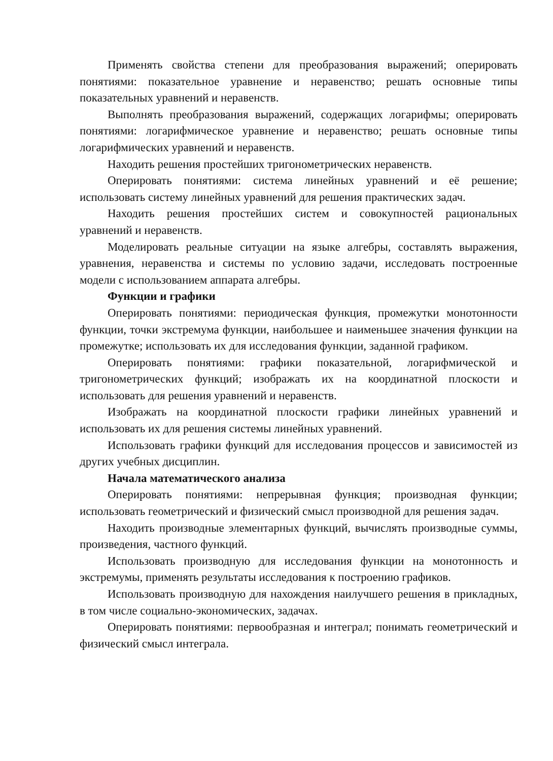Применять свойства степени для преобразования выражений; оперировать понятиями: показательное уравнение и неравенство; решать основные типы показательных уравнений и неравенств.
Выполнять преобразования выражений, содержащих логарифмы; оперировать понятиями: логарифмическое уравнение и неравенство; решать основные типы логарифмических уравнений и неравенств.
Находить решения простейших тригонометрических неравенств.
Оперировать понятиями: система линейных уравнений и её решение; использовать систему линейных уравнений для решения практических задач.
Находить решения простейших систем и совокупностей рациональных уравнений и неравенств.
Моделировать реальные ситуации на языке алгебры, составлять выражения, уравнения, неравенства и системы по условию задачи, исследовать построенные модели с использованием аппарата алгебры.
Функции и графики
Оперировать понятиями: периодическая функция, промежутки монотонности функции, точки экстремума функции, наибольшее и наименьшее значения функции на промежутке; использовать их для исследования функции, заданной графиком.
Оперировать понятиями: графики показательной, логарифмической и тригонометрических функций; изображать их на координатной плоскости и использовать для решения уравнений и неравенств.
Изображать на координатной плоскости графики линейных уравнений и использовать их для решения системы линейных уравнений.
Использовать графики функций для исследования процессов и зависимостей из других учебных дисциплин.
Начала математического анализа
Оперировать понятиями: непрерывная функция; производная функции; использовать геометрический и физический смысл производной для решения задач.
Находить производные элементарных функций, вычислять производные суммы, произведения, частного функций.
Использовать производную для исследования функции на монотонность и экстремумы, применять результаты исследования к построению графиков.
Использовать производную для нахождения наилучшего решения в прикладных, в том числе социально-экономических, задачах.
Оперировать понятиями: первообразная и интеграл; понимать геометрический и физический смысл интеграла.